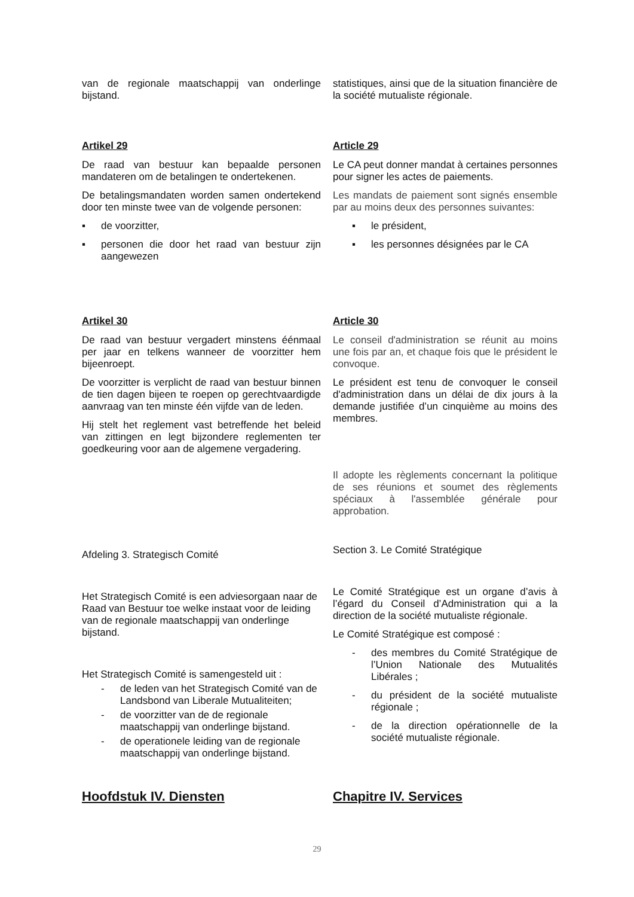van de regionale maatschappij van onderlinge bijstand.
statistiques, ainsi que de la situation financière de la société mutualiste régionale.
Artikel 29
De raad van bestuur kan bepaalde personen mandateren om de betalingen te ondertekenen.
De betalingsmandaten worden samen ondertekend door ten minste twee van de volgende personen:
▪ de voorzitter,
▪ personen die door het raad van bestuur zijn aangewezen
Article 29
Le CA peut donner mandat à certaines personnes pour signer les actes de paiements.
Les mandats de paiement sont signés ensemble par au moins deux des personnes suivantes:
▪ le président,
▪ les personnes désignées par le CA
Artikel 30
De raad van bestuur vergadert minstens éénmaal per jaar en telkens wanneer de voorzitter hem bijeenroept.
De voorzitter is verplicht de raad van bestuur binnen de tien dagen bijeen te roepen op gerechtvaardigde aanvraag van ten minste één vijfde van de leden.
Hij stelt het reglement vast betreffende het beleid van zittingen en legt bijzondere reglementen ter goedkeuring voor aan de algemene vergadering.
Article 30
Le conseil d'administration se réunit au moins une fois par an, et chaque fois que le président le convoque.
Le président est tenu de convoquer le conseil d'administration dans un délai de dix jours à la demande justifiée d’un cinquième au moins des membres.
Il adopte les règlements concernant la politique de ses réunions et soumet des règlements spéciaux à l'assemblée générale pour approbation.
Afdeling 3. Strategisch Comité
Het Strategisch Comité is een adviesorgaan naar de Raad van Bestuur toe welke instaat voor de leiding van de regionale maatschappij van onderlinge bijstand.
Het Strategisch Comité is samengesteld uit :
- de leden van het Strategisch Comité van de Landsbond van Liberale Mutualiteiten;
- de voorzitter van de de regionale maatschappij van onderlinge bijstand.
- de operationele leiding van de regionale maatschappij van onderlinge bijstand.
Section 3. Le Comité Stratégique
Le Comité Stratégique est un organe d’avis à l’égard du Conseil d’Administration qui a la direction de la société mutualiste régionale.
Le Comité Stratégique est composé :
- des membres du Comité Stratégique de l’Union Nationale des Mutualités Libérales ;
- du président de la société mutualiste régionale ;
- de la direction opérationnelle de la société mutualiste régionale.
Hoofdstuk IV. Diensten Chapitre IV. Services
29